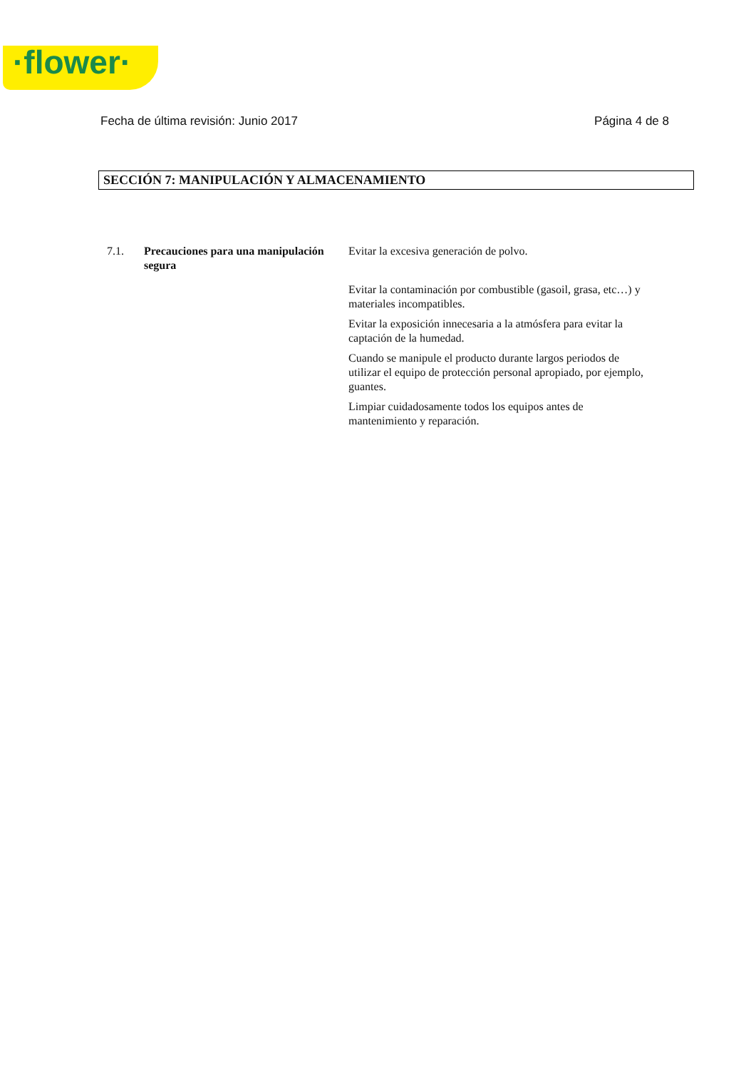·flower·
Fecha de última revisión: Junio 2017 Página 4 de 8
SECCIÓN 7: MANIPULACIÓN Y ALMACENAMIENTO
7.1. Precauciones para una manipulación segura
Evitar la excesiva generación de polvo.
Evitar la contaminación por combustible (gasoil, grasa, etc…) y materiales incompatibles.
Evitar la exposición innecesaria a la atmósfera para evitar la captación de la humedad.
Cuando se manipule el producto durante largos periodos de utilizar el equipo de protección personal apropiado, por ejemplo, guantes.
Limpiar cuidadosamente todos los equipos antes de mantenimiento y reparación.